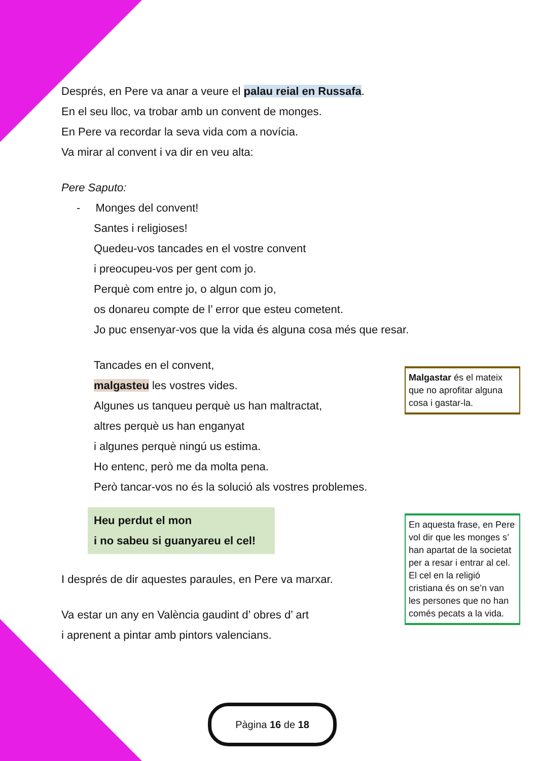Després, en Pere va anar a veure el palau reial en Russafa.
En el seu lloc, va trobar amb un convent de monges.
En Pere va recordar la seva vida com a novícia.
Va mirar al convent i va dir en veu alta:
Pere Saputo:
- Monges del convent!
Santes i religioses!
Quedeu-vos tancades en el vostre convent
i preocupeu-vos per gent com jo.
Perquè com entre jo, o algun com jo,
os donareu compte de l’ error que esteu cometent.
Jo puc ensenyar-vos que la vida és alguna cosa més que resar.
Tancades en el convent,
malgasteu les vostres vides.
Algunes us tanqueu perquè us han maltractat,
altres perquè us han enganyat
i algunes perquè ningú us estima.
Ho entenc, però me da molta pena.
Però tancar-vos no és la solució als vostres problemes.
Heu perdut el mon
i no sabeu si guanyareu el cel!
I després de dir aquestes paraules, en Pere va marxar.
Va estar un any en València gaudint d’ obres d’ art
i aprenent a pintar amb pintors valencians.
Malgastar és el mateix que no aprofitar alguna cosa i gastar-la.
En aquesta frase, en Pere vol dir que les monges s’ han apartat de la societat per a resar i entrar al cel. El cel en la religió cristiana és on se’n van les persones que no han comés pecats a la vida.
Pàgina 16 de 18